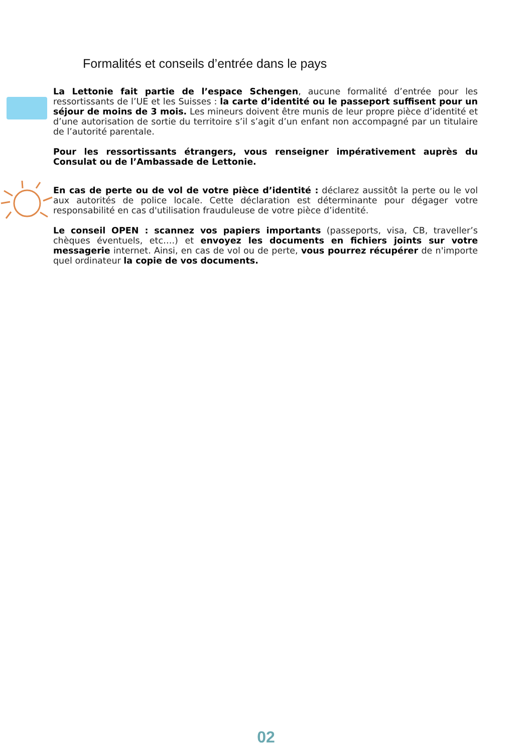Formalités et conseils d’entrée dans le pays
La Lettonie fait partie de l’espace Schengen, aucune formalité d’entrée pour les ressortissants de l’UE et les Suisses : la carte d’identité ou le passeport suffisent pour un séjour de moins de 3 mois. Les mineurs doivent être munis de leur propre pièce d’identité et d’une autorisation de sortie du territoire s’il s’agit d’un enfant non accompagné par un titulaire de l’autorité parentale.
Pour les ressortissants étrangers, vous renseigner impérativement auprès du Consulat ou de l’Ambassade de Lettonie.
En cas de perte ou de vol de votre pièce d’identité : déclarez aussitôt la perte ou le vol aux autorités de police locale. Cette déclaration est déterminante pour dégager votre responsabilité en cas d'utilisation frauduleuse de votre pièce d’identité.
Le conseil OPEN : scannez vos papiers importants (passeports, visa, CB, traveller’s chèques éventuels, etc….) et envoyez les documents en fichiers joints sur votre messagerie internet. Ainsi, en cas de vol ou de perte, vous pourrez récupérer de n'importe quel ordinateur la copie de vos documents.
02